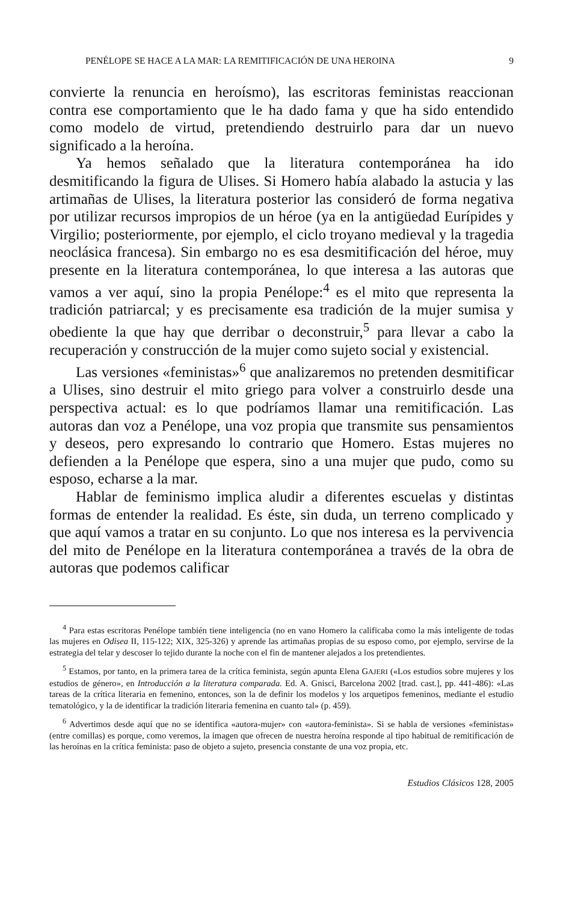PENÉLOPE SE HACE A LA MAR: LA REMITIFICACIÓN DE UNA HEROINA 9
convierte la renuncia en heroísmo), las escritoras feministas reaccionan contra ese comportamiento que le ha dado fama y que ha sido entendido como modelo de virtud, pretendiendo destruirlo para dar un nuevo significado a la heroína.
Ya hemos señalado que la literatura contemporánea ha ido desmitificando la figura de Ulises. Si Homero había alabado la astucia y las artimañas de Ulises, la literatura posterior las consideró de forma negativa por utilizar recursos impropios de un héroe (ya en la antigüedad Eurípides y Virgilio; posteriormente, por ejemplo, el ciclo troyano medieval y la tragedia neoclásica francesa). Sin embargo no es esa desmitificación del héroe, muy presente en la literatura contemporánea, lo que interesa a las autoras que vamos a ver aquí, sino la propia Penélope:<sup>4</sup> es el mito que representa la tradición patriarcal; y es precisamente esa tradición de la mujer sumisa y obediente la que hay que derribar o deconstruir,<sup>5</sup> para llevar a cabo la recuperación y construcción de la mujer como sujeto social y existencial.
Las versiones «feministas»<sup>6</sup> que analizaremos no pretenden desmitificar a Ulises, sino destruir el mito griego para volver a construirlo desde una perspectiva actual: es lo que podríamos llamar una remitificación. Las autoras dan voz a Penélope, una voz propia que transmite sus pensamientos y deseos, pero expresando lo contrario que Homero. Estas mujeres no defienden a la Penélope que espera, sino a una mujer que pudo, como su esposo, echarse a la mar.
Hablar de feminismo implica aludir a diferentes escuelas y distintas formas de entender la realidad. Es éste, sin duda, un terreno complicado y que aquí vamos a tratar en su conjunto. Lo que nos interesa es la pervivencia del mito de Penélope en la literatura contemporánea a través de la obra de autoras que podemos calificar
<sup>4</sup> Para estas escritoras Penélope también tiene inteligencia (no en vano Homero la calificaba como la más inteligente de todas las mujeres en Odisea II, 115-122; XIX, 325-326) y aprende las artimañas propias de su esposo como, por ejemplo, servirse de la estrategia del telar y descoser lo tejido durante la noche con el fin de mantener alejados a los pretendientes.
<sup>5</sup> Estamos, por tanto, en la primera tarea de la crítica feminista, según apunta Elena GAJERI («Los estudios sobre mujeres y los estudios de género», en Introducción a la literatura comparada. Ed. A. Gnisci, Barcelona 2002 [trad. cast.], pp. 441-486): «Las tareas de la crítica literaria en femenino, entonces, son la de definir los modelos y los arquetipos femeninos, mediante el estudio tematológico, y la de identificar la tradición literaria femenina en cuanto tal» (p. 459).
<sup>6</sup> Advertimos desde aquí que no se identifica «autora-mujer» con «autora-feminista». Si se habla de versiones «feministas» (entre comillas) es porque, como veremos, la imagen que ofrecen de nuestra heroína responde al tipo habitual de remitificación de las heroínas en la crítica feminista: paso de objeto a sujeto, presencia constante de una voz propia, etc.
Estudios Clásicos 128, 2005